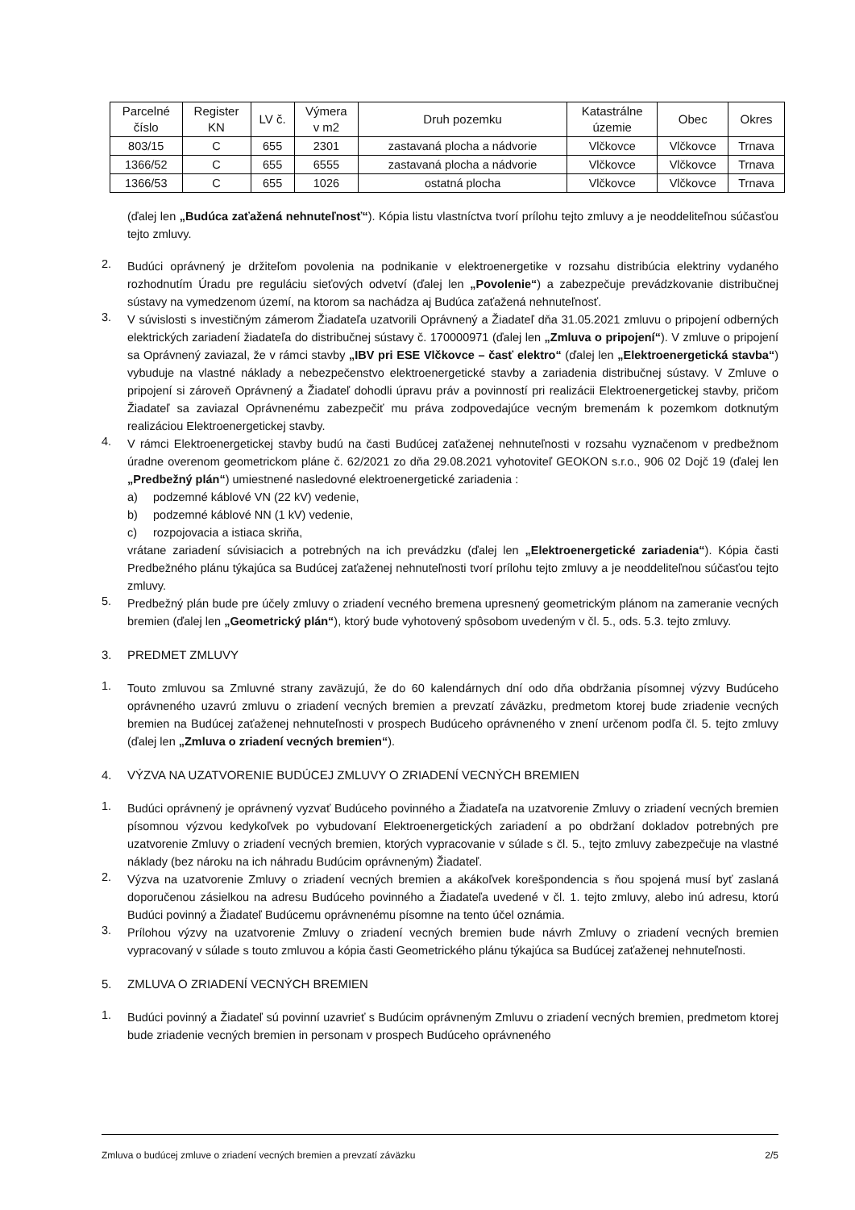| Parcelné číslo | Register KN | LV č. | Výmera v m2 | Druh pozemku | Katastrálne územie | Obec | Okres |
| --- | --- | --- | --- | --- | --- | --- | --- |
| 803/15 | C | 655 | 2301 | zastavaná plocha a nádvorie | Vlčkovce | Vlčkovce | Trnava |
| 1366/52 | C | 655 | 6555 | zastavaná plocha a nádvorie | Vlčkovce | Vlčkovce | Trnava |
| 1366/53 | C | 655 | 1026 | ostatná plocha | Vlčkovce | Vlčkovce | Trnava |
(ďalej len „Budúca zaťažená nehnuteľnosť“). Kópia listu vlastníctva tvorí prílohu tejto zmluvy a je neoddeliteľnou súčasťou tejto zmluvy.
2.
Budúci oprávnený je držiteľom povolenia na podnikanie v elektroenergetike v rozsahu distribúcia elektriny vydaného rozhodnutím Úradu pre reguláciu sieťových odvetví (ďalej len „Povolenie“) a zabezpečuje prevádzkovanie distribučnej sústavy na vymedzenom území, na ktorom sa nachádza aj Budúca zaťažená nehnuteľnosť.
3.
V súvislosti s investičným zámerom Žiadateľa uzatvorili Oprávnený a Žiadateľ dňa 31.05.2021 zmluvu o pripojení odberných elektrických zariadení žiadateľa do distribučnej sústavy č. 170000971 (ďalej len „Zmluva o pripojení“). V zmluve o pripojení sa Oprávnený zaviazal, že v rámci stavby „IBV pri ESE Vlčkovce – časť elektro“ (ďalej len „Elektroenergetická stavba“) vybuduje na vlastné náklady a nebezpečenstvo elektroenergetické stavby a zariadenia distribučnej sústavy. V Zmluve o pripojení si zároveň Oprávnený a Žiadateľ dohodli úpravu práv a povinností pri realizácii Elektroenergetickej stavby, pričom Žiadateľ sa zaviazal Oprávnenému zabezpečiť mu práva zodpovedajúce vecným bremenám k pozemkom dotknutým realizáciou Elektroenergetickej stavby.
4.
V rámci Elektroenergetickej stavby budú na časti Budúcej zaťaženej nehnuteľnosti v rozsahu vyznačenom v predbežnom úradne overenom geometrickom pláne č. 62/2021 zo dňa 29.08.2021 vyhotoviteľ GEOKON s.r.o., 906 02 Dojč 19 (ďalej len „Predbežný plán“) umiestnené nasledovné elektroenergetické zariadenia :
a) podzemné káblové VN (22 kV) vedenie,
b) podzemné káblové NN (1 kV) vedenie,
c) rozpojovacia a istiaca skriňa,
vrátane zariadení súvisiacich a potrebných na ich prevádzku (ďalej len „Elektroenergetické zariadenia“). Kópia časti Predbežného plánu týkajúca sa Budúcej zaťaženej nehnuteľnosti tvorí prílohu tejto zmluvy a je neoddeliteľnou súčasťou tejto zmluvy.
5.
Predbežný plán bude pre účely zmluvy o zriadení vecného bremena upresnený geometrickým plánom na zameranie vecných bremien (ďalej len „Geometrický plán“), ktorý bude vyhotovený spôsobom uvedeným v čl. 5., ods. 5.3. tejto zmluvy.
3. PREDMET ZMLUVY
1.
Touto zmluvou sa Zmluvné strany zaväzujú, že do 60 kalendárnych dní odo dňa obdržania písomnej výzvy Budúceho oprávneného uzavrú zmluvu o zriadení vecných bremien a prevzatí záväzku, predmetom ktorej bude zriadenie vecných bremien na Budúcej zaťaženej nehnuteľnosti v prospech Budúceho oprávneného v znení určenom podľa čl. 5. tejto zmluvy (ďalej len „Zmluva o zriadení vecných bremien“).
4. VÝZVA NA UZATVORENIE BUDÚCEJ ZMLUVY O ZRIADENÍ VECNÝCH BREMIEN
1.
Budúci oprávnený je oprávnený vyzvať Budúceho povinného a Žiadateľa na uzatvorenie Zmluvy o zriadení vecných bremien písomnou výzvou kedykoľvek po vybudovaní Elektroenergetických zariadení a po obdržaní dokladov potrebných pre uzatvorenie Zmluvy o zriadení vecných bremien, ktorých vypracovanie v súlade s čl. 5., tejto zmluvy zabezpečuje na vlastné náklady (bez nároku na ich náhradu Budúcim oprávneným) Žiadateľ.
2.
Výzva na uzatvorenie Zmluvy o zriadení vecných bremien a akákoľvek korešpondencia s ňou spojená musí byť zaslaná doporučenou zásielkou na adresu Budúceho povinného a Žiadateľa uvedené v čl. 1. tejto zmluvy, alebo inú adresu, ktorú Budúci povinný a Žiadateľ Budúcemu oprávnenému písomne na tento účel oznámia.
3.
Prílohou výzvy na uzatvorenie Zmluvy o zriadení vecných bremien bude návrh Zmluvy o zriadení vecných bremien vypracovaný v súlade s touto zmluvou a kópia časti Geometrického plánu týkajúca sa Budúcej zaťaženej nehnuteľnosti.
5. ZMLUVA O ZRIADENÍ VECNÝCH BREMIEN
1.
Budúci povinný a Žiadateľ sú povinní uzavrieť s Budúcim oprávneným Zmluvu o zriadení vecných bremien, predmetom ktorej bude zriadenie vecných bremien in personam v prospech Budúceho oprávneného
Zmluva o budúcej zmluve o zriadení vecných bremien a prevzatí záväzku 2/5